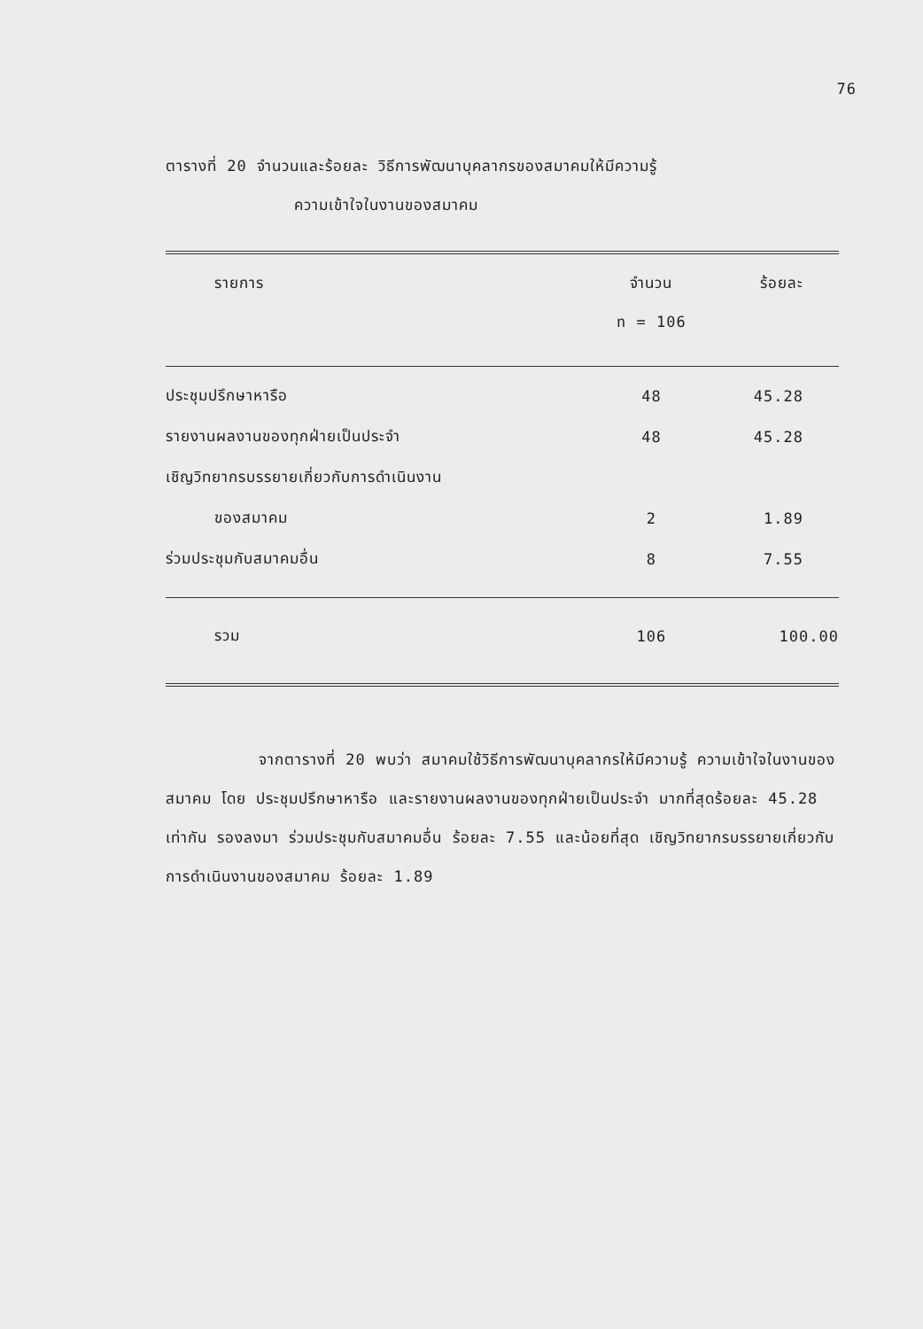76
ตารางที่ 20 จำนวนและร้อยละ วิธีการพัฒนาบุคลากรของสมาคมให้มีความรู้
ความเข้าใจในงานของสมาคม
| รายการ | จำนวน | ร้อยละ |
| --- | --- | --- |
| | n = 106 | |
| ประชุมปรึกษาหารือ | 48 | 45.28 |
| รายงานผลงานของทุกฝ่ายเป็นประจำ | 48 | 45.28 |
| เชิญวิทยากรบรรยายเกี่ยวกับการดำเนินงาน | | |
| ของสมาคม | 2 | 1.89 |
| ร่วมประชุมกับสมาคมอื่น | 8 | 7.55 |
| รวม | 106 | 100.00 |
จากตารางที่ 20 พบว่า สมาคมใช้วิธีการพัฒนาบุคลากรให้มีความรู้ ความเข้าใจในงานของสมาคม โดย ประชุมปรึกษาหารือ และรายงานผลงานของทุกฝ่ายเป็นประจำ มากที่สุดร้อยละ 45.28 เท่ากัน รองลงมา ร่วมประชุมกับสมาคมอื่น ร้อยละ 7.55 และน้อยที่สุด เชิญวิทยากรบรรยายเกี่ยวกับการดำเนินงานของสมาคม ร้อยละ 1.89